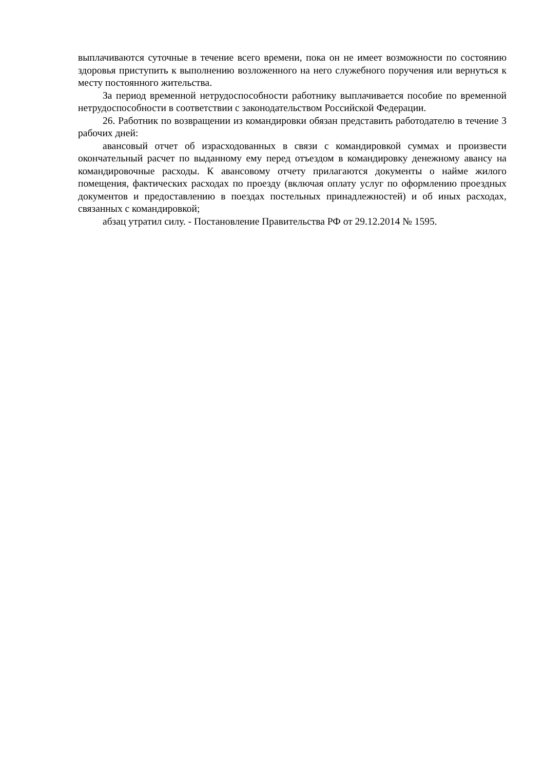выплачиваются суточные в течение всего времени, пока он не имеет возможности по состоянию здоровья приступить к выполнению возложенного на него служебного поручения или вернуться к месту постоянного жительства.
За период временной нетрудоспособности работнику выплачивается пособие по временной нетрудоспособности в соответствии с законодательством Российской Федерации.
26. Работник по возвращении из командировки обязан представить работодателю в течение 3 рабочих дней:
авансовый отчет об израсходованных в связи с командировкой суммах и произвести окончательный расчет по выданному ему перед отъездом в командировку денежному авансу на командировочные расходы. К авансовому отчету прилагаются документы о найме жилого помещения, фактических расходах по проезду (включая оплату услуг по оформлению проездных документов и предоставлению в поездах постельных принадлежностей) и об иных расходах, связанных с командировкой;
абзац утратил силу. - Постановление Правительства РФ от 29.12.2014 № 1595.